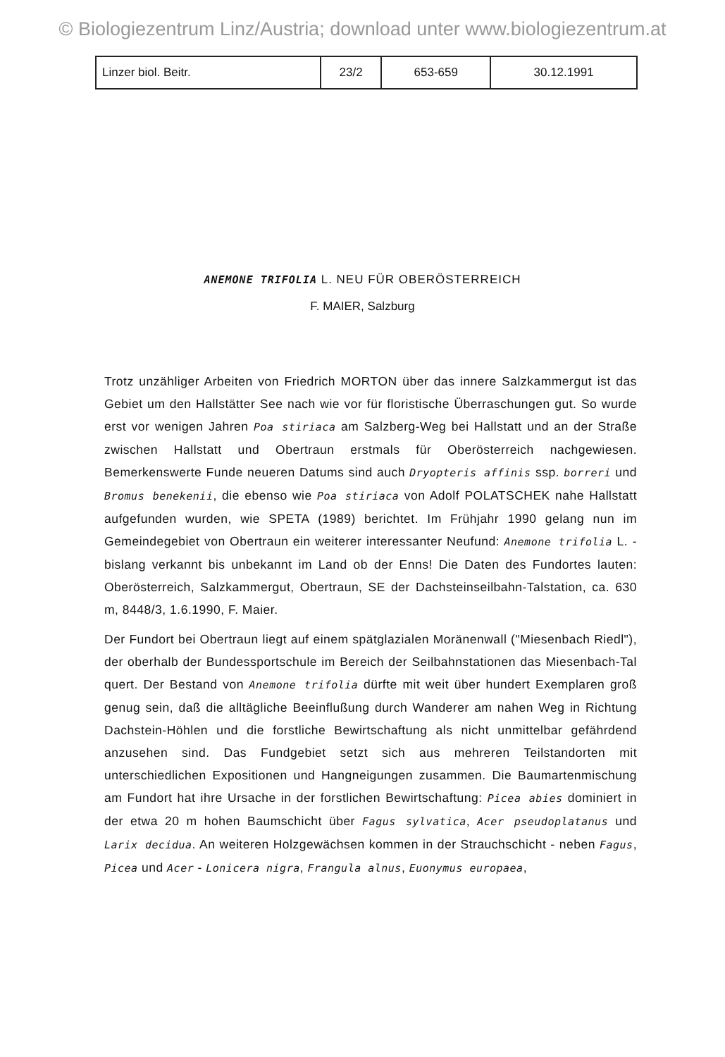© Biologiezentrum Linz/Austria; download unter www.biologiezentrum.at
| Linzer biol. Beitr. | 23/2 | 653-659 | 30.12.1991 |
ANEMONE TRIFOLIA L. NEU FÜR OBERÖSTERREICH
F. MAIER, Salzburg
Trotz unzähliger Arbeiten von Friedrich MORTON über das innere Salzkammergut ist das Gebiet um den Hallstätter See nach wie vor für floristische Überraschungen gut. So wurde erst vor wenigen Jahren Poa stiriaca am Salzberg-Weg bei Hallstatt und an der Straße zwischen Hallstatt und Obertraun erstmals für Oberösterreich nachgewiesen. Bemerkenswerte Funde neueren Datums sind auch Dryopteris affinis ssp. borreri und Bromus benekenii, die ebenso wie Poa stiriaca von Adolf POLATSCHEK nahe Hallstatt aufgefunden wurden, wie SPETA (1989) berichtet. Im Frühjahr 1990 gelang nun im Gemeindegebiet von Obertraun ein weiterer interessanter Neufund: Anemone trifolia L. - bislang verkannt bis unbekannt im Land ob der Enns! Die Daten des Fundortes lauten: Oberösterreich, Salzkammergut, Obertraun, SE der Dachsteinseilbahn-Talstation, ca. 630 m, 8448/3, 1.6.1990, F. Maier.
Der Fundort bei Obertraun liegt auf einem spätglazialen Moränenwall ("Miesenbach Riedl"), der oberhalb der Bundessportschule im Bereich der Seilbahnstationen das Miesenbach-Tal quert. Der Bestand von Anemone trifolia dürfte mit weit über hundert Exemplaren groß genug sein, daß die alltägliche Beeinflußung durch Wanderer am nahen Weg in Richtung Dachstein-Höhlen und die forstliche Bewirtschaftung als nicht unmittelbar gefährdend anzusehen sind. Das Fundgebiet setzt sich aus mehreren Teilstandorten mit unterschiedlichen Expositionen und Hangneigungen zusammen. Die Baumartenmischung am Fundort hat ihre Ursache in der forstlichen Bewirtschaftung: Picea abies dominiert in der etwa 20 m hohen Baumschicht über Fagus sylvatica, Acer pseudoplatanus und Larix decidua. An weiteren Holzgewächsen kommen in der Strauchschicht - neben Fagus, Picea und Acer - Lonicera nigra, Frangula alnus, Euonymus europaea,